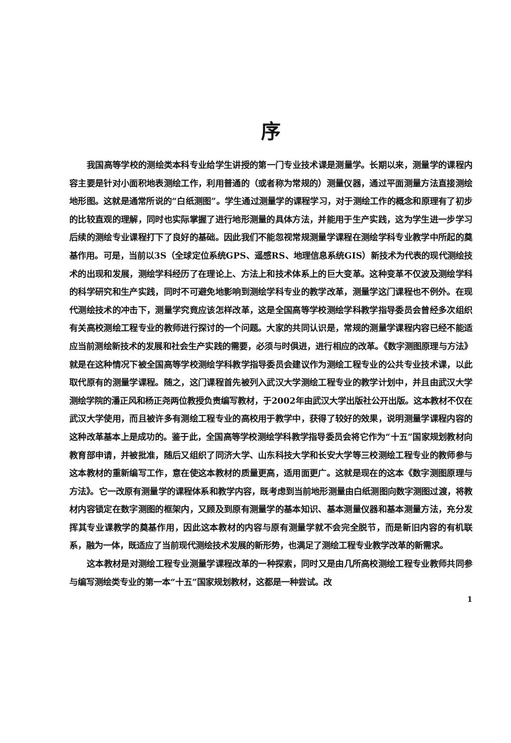序
我国高等学校的测绘类本科专业给学生讲授的第一门专业技术课是测量学。长期以来，测量学的课程内容主要是针对小面积地表测绘工作，利用普通的（或者称为常规的）测量仪器，通过平面测量方法直接测绘地形图。这就是通常所说的“白纸测图”。学生通过测量学的课程学习，对于测绘工作的概念和原理有了初步的比较直观的理解，同时也实际掌握了进行地形测量的具体方法，并能用于生产实践，这为学生进一步学习后续的测绘专业课程打下了良好的基础。因此我们不能忽视常规测量学课程在测绘学科专业教学中所起的奠基作用。可是，当前以3S（全球定位系统GPS、遥感RS、地理信息系统GIS）新技术为代表的现代测绘技术的出现和发展，测绘学科经历了在理论上、方法上和技术体系上的巨大变革。这种变革不仅波及测绘学科的科学研究和生产实践，同时不可避免地影响到测绘学科专业的教学改革，测量学这门课程也不例外。在现代测绘技术的冲击下，测量学究竟应该怎样改革，这是全国高等学校测绘学科教学指导委员会曾经多次组织有关高校测绘工程专业的教师进行探讨的一个问题。大家的共同认识是，常规的测量学课程内容已经不能适应当前测绘新技术的发展和社会生产实践的需要，必须与时俱进，进行相应的改革。《数字测图原理与方法》就是在这种情况下被全国高等学校测绘学科教学指导委员会建议作为测绘工程专业的公共专业技术课，以此取代原有的测量学课程。随之，这门课程首先被列入武汉大学测绘工程专业的教学计划中，并且由武汉大学测绘学院的潘正风和杨正尧两位教授负责编写教材，于2002年由武汉大学出版社公开出版。这本教材不仅在武汉大学使用，而且被许多有测绘工程专业的高校用于教学中，获得了较好的效果，说明测量学课程内容的这种改革基本上是成功的。鉴于此，全国高等学校测绘学科教学指导委员会将它作为“十五”国家规划教材向教育部申请，并被批准，随后又组织了同济大学、山东科技大学和长安大学等三校测绘工程专业的教师参与这本教材的重新编写工作，意在使这本教材的质量更高，适用面更广。这就是现在的这本《数字测图原理与方法》。它一改原有测量学的课程体系和教学内容，既考虑到当前地形测量由白纸测图向数字测图过渡，将教材内容锁定在数字测图的框架内，又顾及到原有测量学的基本知识、基本测量仪器和基本测量方法，充分发挥其专业课教学的奠基作用，因此这本教材的内容与原有测量学就不会完全脱节，而是新旧内容的有机联系，融为一体，既适应了当前现代测绘技术发展的新形势，也满足了测绘工程专业教学改革的新需求。
这本教材是对测绘工程专业测量学课程改革的一种探索，同时又是由几所高校测绘工程专业教师共同参与编写测绘类专业的第一本“十五”国家规划教材，这都是一种尝试。改
1